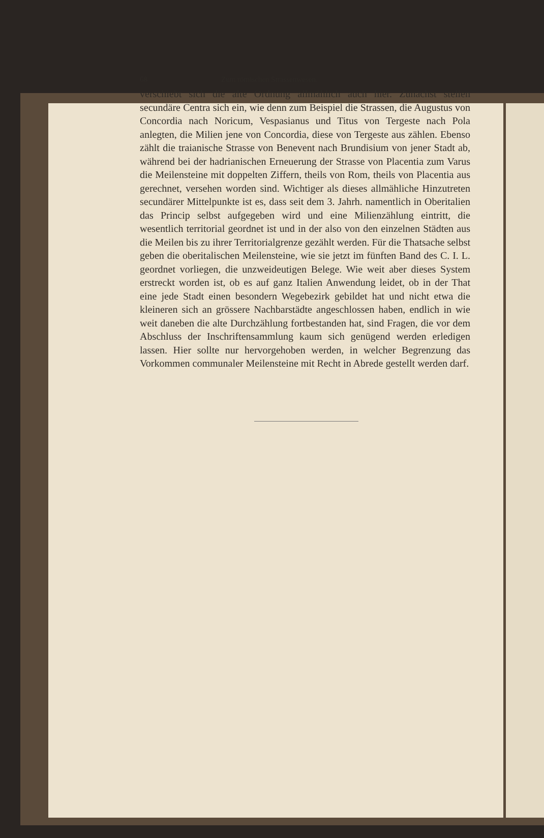68 Zum römischen Strassenwesen.
verschiebt sich die alte Ordnung allmählich auch hier. Zunächst stellen secundäre Centra sich ein, wie denn zum Beispiel die Strassen, die Augustus von Concordia nach Noricum, Vespasianus und Titus von Tergeste nach Pola anlegten, die Milien jene von Concordia, diese von Tergeste aus zählen. Ebenso zählt die traianische Strasse von Benevent nach Brundisium von jener Stadt ab, während bei der hadrianischen Erneuerung der Strasse von Placentia zum Varus die Meilensteine mit doppelten Ziffern, theils von Rom, theils von Placentia aus gerechnet, versehen worden sind. Wichtiger als dieses allmähliche Hinzutreten secundärer Mittelpunkte ist es, dass seit dem 3. Jahrh. namentlich in Oberitalien das Princip selbst aufgegeben wird und eine Milienzählung eintritt, die wesentlich territorial geordnet ist und in der also von den einzelnen Städten aus die Meilen bis zu ihrer Territorialgrenze gezählt werden. Für die Thatsache selbst geben die oberitalischen Meilensteine, wie sie jetzt im fünften Band des C. I. L. geordnet vorliegen, die unzweideutigen Belege. Wie weit aber dieses System erstreckt worden ist, ob es auf ganz Italien Anwendung leidet, ob in der That eine jede Stadt einen besondern Wegebezirk gebildet hat und nicht etwa die kleineren sich an grössere Nachbarstädte angeschlossen haben, endlich in wie weit daneben die alte Durchzählung fortbestanden hat, sind Fragen, die vor dem Abschluss der Inschriftensammlung kaum sich genügend werden erledigen lassen. Hier sollte nur hervorgehoben werden, in welcher Begrenzung das Vorkommen communaler Meilensteine mit Recht in Abrede gestellt werden darf.